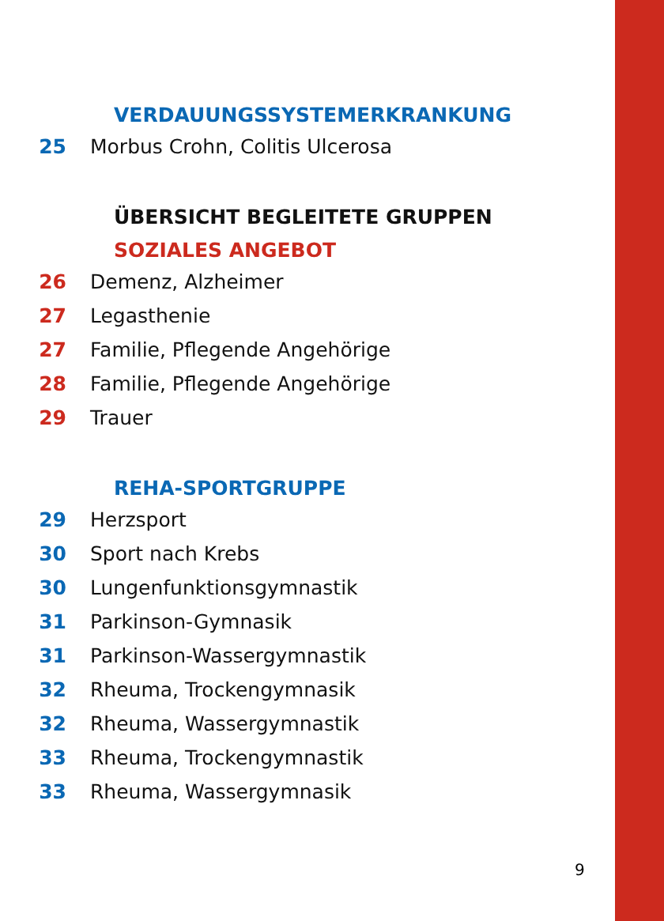VERDAUUNGSSYSTEMERKRANKUNG
25 Morbus Crohn, Colitis Ulcerosa
ÜBERSICHT BEGLEITETE GRUPPEN
SOZIALES ANGEBOT
26 Demenz, Alzheimer
27 Legasthenie
27 Familie, Pflegende Angehörige
28 Familie, Pflegende Angehörige
29 Trauer
REHA-SPORTGRUPPE
29 Herzsport
30 Sport nach Krebs
30 Lungenfunktionsgymnastik
31 Parkinson-Gymnasik
31 Parkinson-Wassergymnastik
32 Rheuma, Trockengymnasik
32 Rheuma, Wassergymnastik
33 Rheuma, Trockengymnastik
33 Rheuma, Wassergymnasik
9